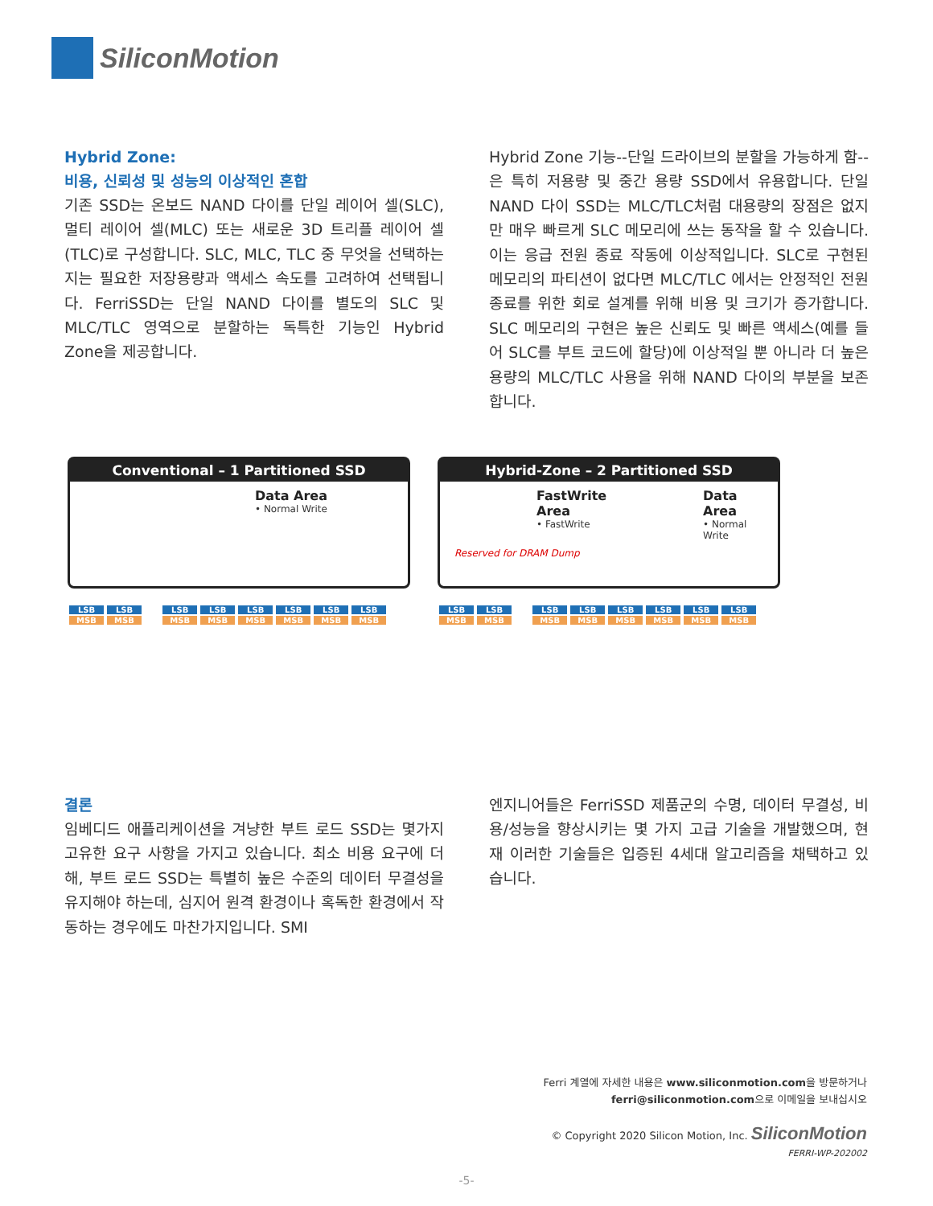SiliconMotion
Hybrid Zone:
비용, 신뢰성 및 성능의 이상적인 혼합
기존 SSD는 온보드 NAND 다이를 단일 레이어 셀(SLC), 멀티 레이어 셀(MLC) 또는 새로운 3D 트리플 레이어 셀(TLC)로 구성합니다. SLC, MLC, TLC 중 무엇을 선택하는지는 필요한 저장용량과 액세스 속도를 고려하여 선택됩니다. FerriSSD는 단일 NAND 다이를 별도의 SLC 및 MLC/TLC 영역으로 분할하는 독특한 기능인 Hybrid Zone을 제공합니다.
Hybrid Zone 기능--단일 드라이브의 분할을 가능하게 함--은 특히 저용량 및 중간 용량 SSD에서 유용합니다. 단일 NAND 다이 SSD는 MLC/TLC처럼 대용량의 장점은 없지만 매우 빠르게 SLC 메모리에 쓰는 동작을 할 수 있습니다. 이는 응급 전원 종료 작동에 이상적입니다. SLC로 구현된 메모리의 파티션이 없다면 MLC/TLC 에서는 안정적인 전원 종료를 위한 회로 설계를 위해 비용 및 크기가 증가합니다. SLC 메모리의 구현은 높은 신뢰도 및 빠른 액세스(예를 들어 SLC를 부트 코드에 할당)에 이상적일 뿐 아니라 더 높은 용량의 MLC/TLC 사용을 위해 NAND 다이의 부분을 보존합니다.
Conventional – 1 Partitioned SSD
Data Area
• Normal Write
LSB LSB ···· LSB LSB LSB LSB LSB LSB
MSB MSB ···· MSB MSB MSB MSB MSB MSB
Hybrid-Zone – 2 Partitioned SSD
FastWrite Area
• FastWrite
Data Area
• Normal Write
Reserved for DRAM Dump
LSB LSB ···· LSB LSB LSB LSB LSB LSB
MSB MSB ···· MSB MSB MSB MSB MSB MSB
결론
임베디드 애플리케이션을 겨냥한 부트 로드 SSD는 몇가지 고유한 요구 사항을 가지고 있습니다. 최소 비용 요구에 더해, 부트 로드 SSD는 특별히 높은 수준의 데이터 무결성을 유지해야 하는데, 심지어 원격 환경이나 혹독한 환경에서 작동하는 경우에도 마찬가지입니다. SMI
엔지니어들은 FerriSSD 제품군의 수명, 데이터 무결성, 비용/성능을 향상시키는 몇 가지 고급 기술을 개발했으며, 현재 이러한 기술들은 입증된 4세대 알고리즘을 채택하고 있습니다.
Ferri 계열에 자세한 내용은 www.siliconmotion.com을 방문하거나
ferri@siliconmotion.com으로 이메일을 보내십시오
© Copyright 2020 Silicon Motion, Inc. SiliconMotion
FERRI-WP-202002
-5-